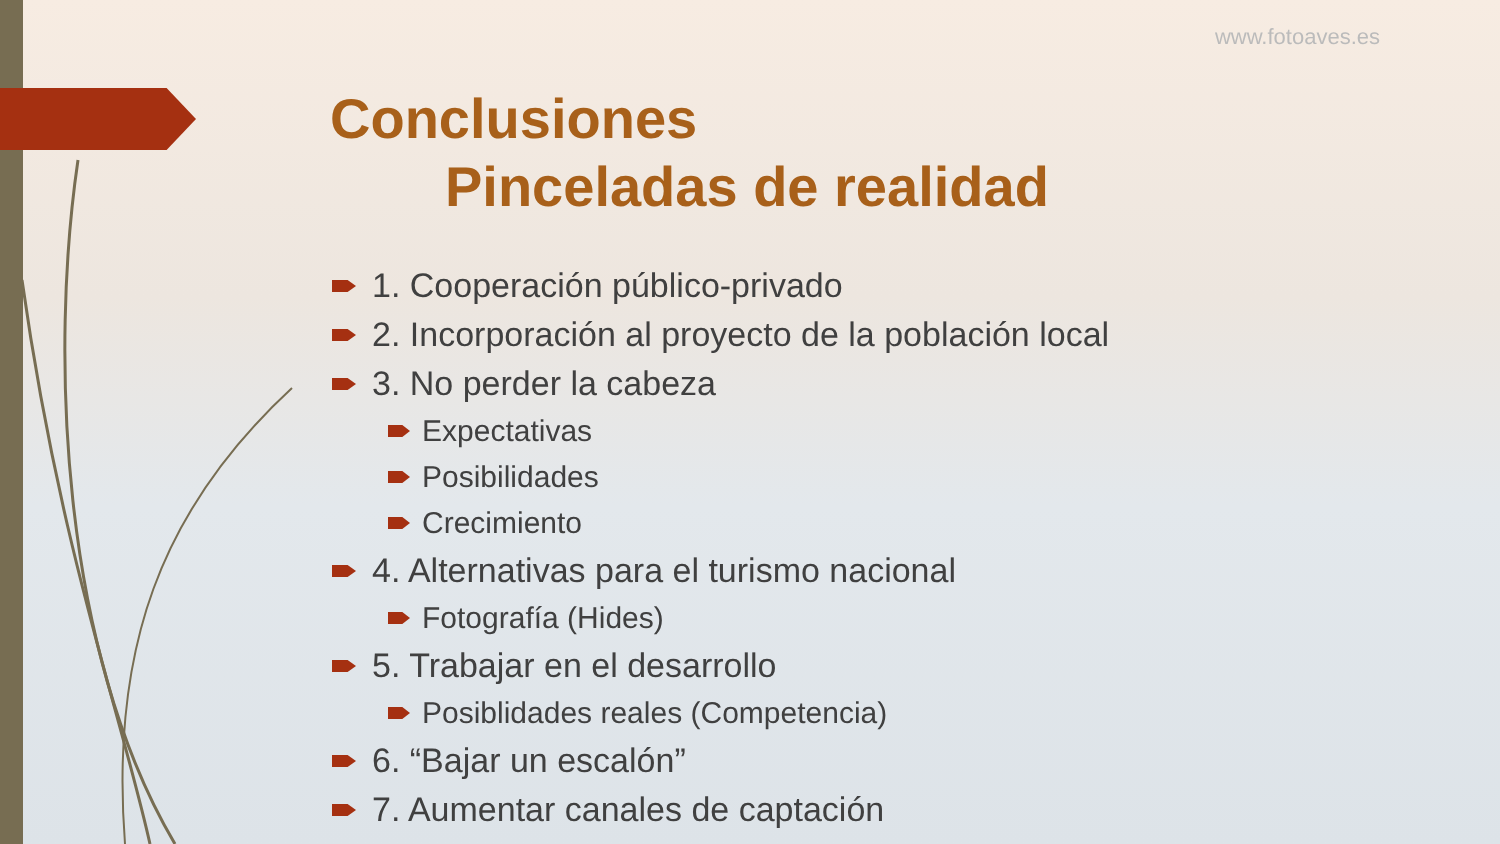www.fotoaves.es
Conclusiones
Pinceladas de realidad
1. Cooperación público-privado
2. Incorporación al proyecto de la población local
3. No perder la cabeza
Expectativas
Posibilidades
Crecimiento
4. Alternativas para el turismo nacional
Fotografía (Hides)
5. Trabajar en el desarrollo
Posiblidades reales (Competencia)
6. “Bajar un escalón”
7. Aumentar canales de captación